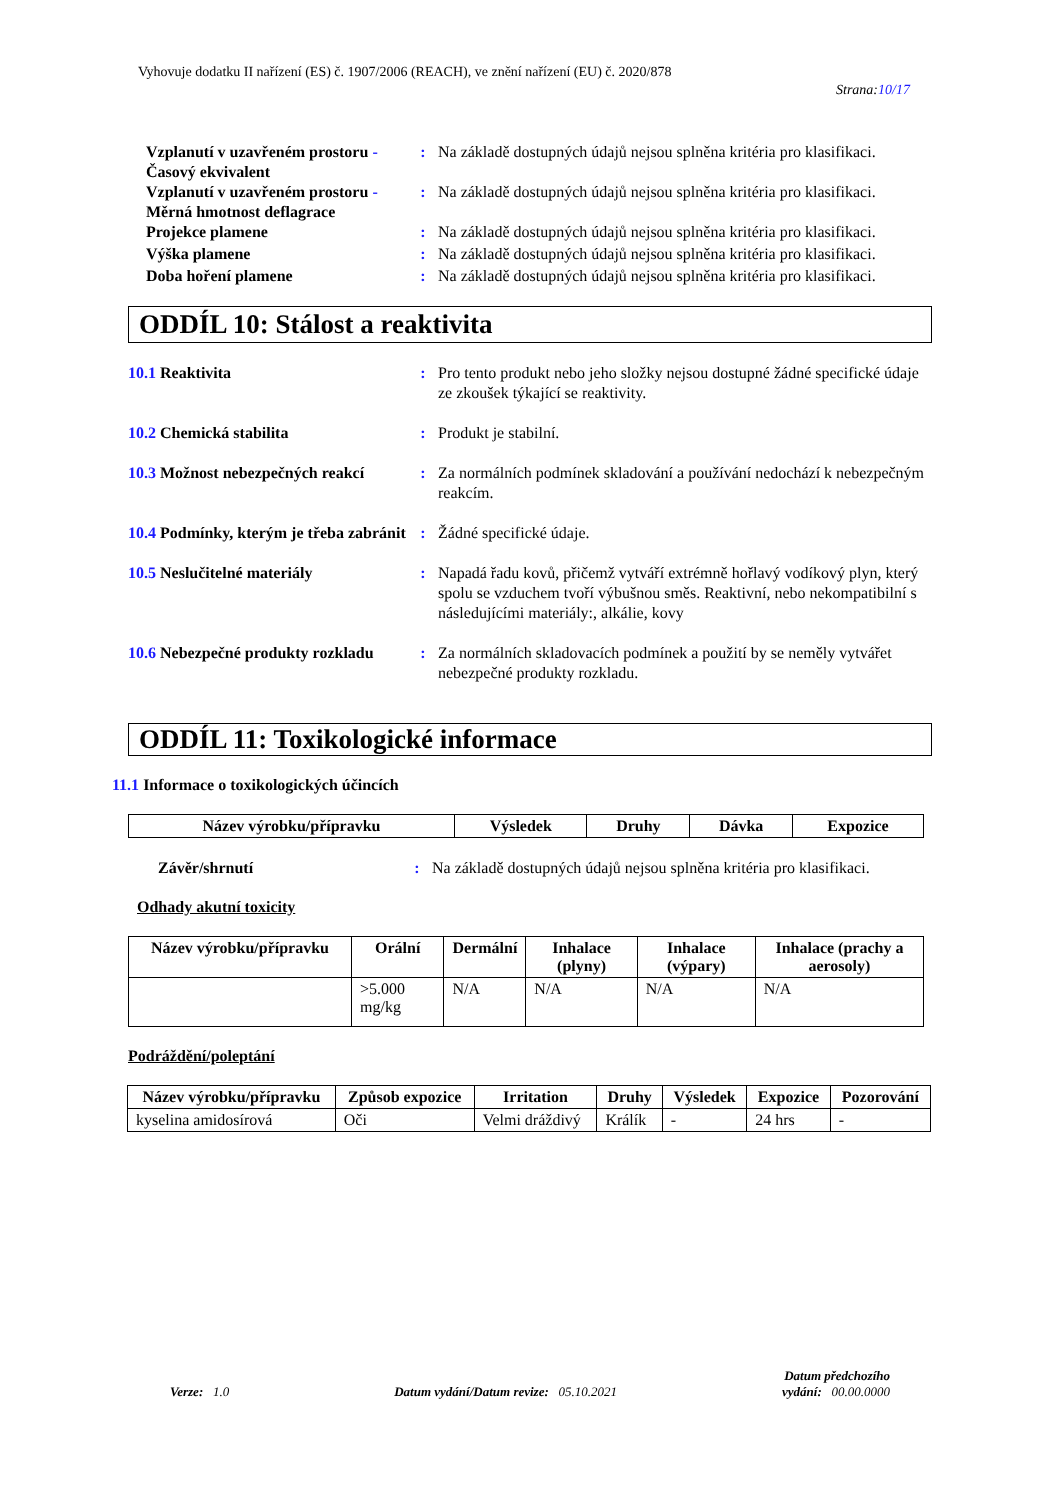Vyhovuje dodatku II nařízení (ES) č. 1907/2006 (REACH), ve znění nařízení (EU) č. 2020/878
Strana:10/17
Vzplanutí v uzavřeném prostoru - Časový ekvivalent
: Na základě dostupných údajů nejsou splněna kritéria pro klasifikaci.
Vzplanutí v uzavřeném prostoru - Měrná hmotnost deflagrace
: Na základě dostupných údajů nejsou splněna kritéria pro klasifikaci.
Projekce plamene : Na základě dostupných údajů nejsou splněna kritéria pro klasifikaci.
Výška plamene : Na základě dostupných údajů nejsou splněna kritéria pro klasifikaci.
Doba hoření plamene : Na základě dostupných údajů nejsou splněna kritéria pro klasifikaci.
ODDÍL 10: Stálost a reaktivita
10.1 Reaktivita : Pro tento produkt nebo jeho složky nejsou dostupné žádné specifické údaje ze zkoušek týkající se reaktivity.
10.2 Chemická stabilita : Produkt je stabilní.
10.3 Možnost nebezpečných reakcí
: Za normálních podmínek skladování a používání nedochází k nebezpečným reakcím.
10.4 Podmínky, kterým je třeba zabránit
: Žádné specifické údaje.
10.5 Neslučitelné materiály : Napadá řadu kovů, přičemž vytváří extrémně hořlavý vodíkový plyn, který spolu se vzduchem tvoří výbušnou směs. Reaktivní, nebo nekompatibilní s následujícími materiály:, alkálie, kovy
10.6 Nebezpečné produkty rozkladu
: Za normálních skladovacích podmínek a použití by se neměly vytvářet nebezpečné produkty rozkladu.
ODDÍL 11: Toxikologické informace
11.1 Informace o toxikologických účincích
| Název výrobku/přípravku | Výsledek | Druhy | Dávka | Expozice |
| --- | --- | --- | --- | --- |
Závěr/shrnutí : Na základě dostupných údajů nejsou splněna kritéria pro klasifikaci.
Odhady akutní toxicity
| Název výrobku/přípravku | Orální | Dermální | Inhalace (plyny) | Inhalace (výpary) | Inhalace (prachy a aerosoly) |
| --- | --- | --- | --- | --- | --- |
| | >5.000 mg/kg | N/A | N/A | N/A | N/A |
Podráždění/poleptání
| Název výrobku/přípravku | Způsob expozice | Irritation | Druhy | Výsledek | Expozice | Pozorování |
| --- | --- | --- | --- | --- | --- | --- |
| kyselina amidosírová | Oči | Velmi dráždivý | Králík | - | 24 hrs | - |
Verze: 1.0 Datum vydání/Datum revize: 05.10.2021 Datum předchozího
vydání: 00.00.0000